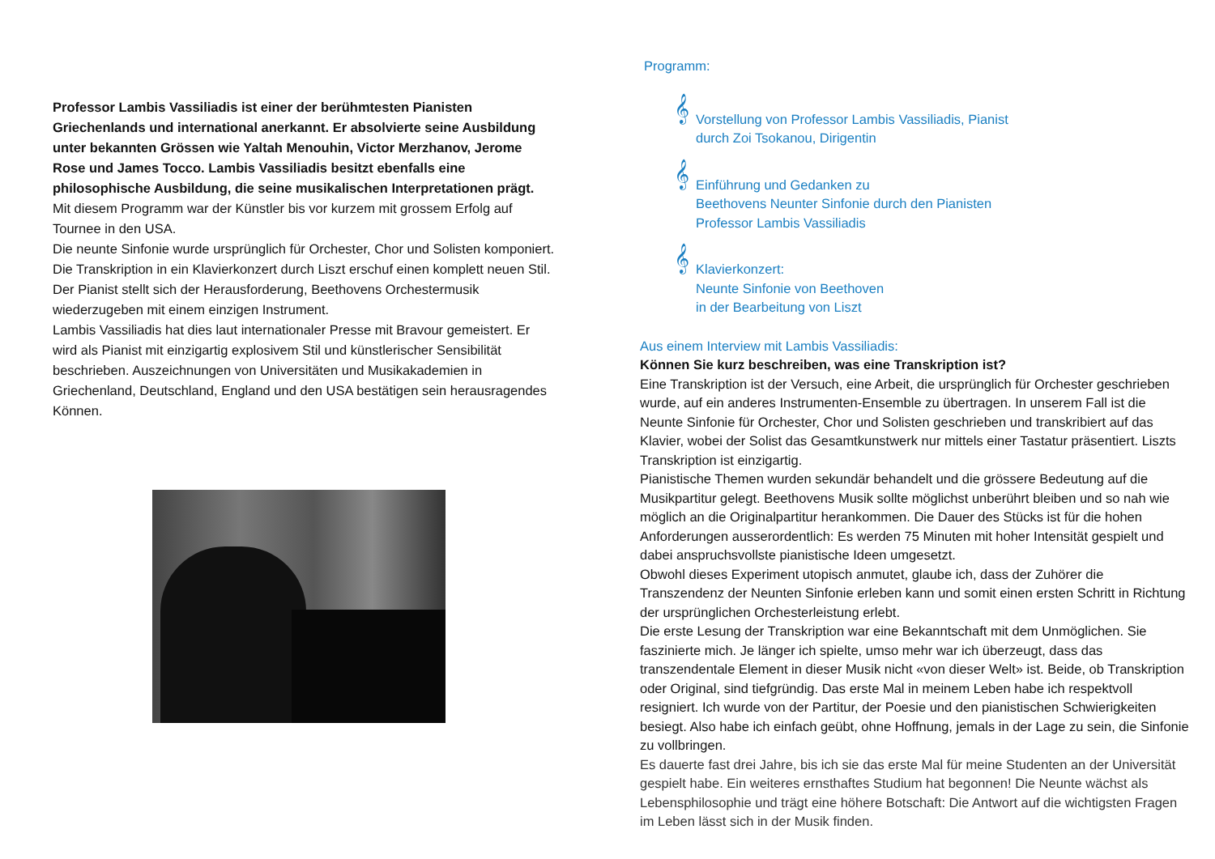Professor Lambis Vassiliadis ist einer der berühmtesten Pianisten Griechenlands und international anerkannt. Er absolvierte seine Ausbildung unter bekannten Grössen wie Yaltah Menouhin, Victor Merzhanov, Jerome Rose und James Tocco. Lambis Vassiliadis besitzt ebenfalls eine philosophische Ausbildung, die seine musikalischen Interpretationen prägt.
Mit diesem Programm war der Künstler bis vor kurzem mit grossem Erfolg auf Tournee in den USA.
Die neunte Sinfonie wurde ursprünglich für Orchester, Chor und Solisten komponiert. Die Transkription in ein Klavierkonzert durch Liszt erschuf einen komplett neuen Stil. Der Pianist stellt sich der Herausforderung, Beethovens Orchestermusik wiederzugeben mit einem einzigen Instrument.
Lambis Vassiliadis hat dies laut internationaler Presse mit Bravour gemeistert. Er wird als Pianist mit einzigartig explosivem Stil und künstlerischer Sensibilität beschrieben. Auszeichnungen von Universitäten und Musikakademien in Griechenland, Deutschland, England und den USA bestätigen sein herausragendes Können.
Programm:
𝄞
Vorstellung von Professor Lambis Vassiliadis, Pianist
durch Zoi Tsokanou, Dirigentin
𝄞
Einführung und Gedanken zu
Beethovens Neunter Sinfonie durch den Pianisten
Professor Lambis Vassiliadis
𝄞
Klavierkonzert:
Neunte Sinfonie von Beethoven
in der Bearbeitung von Liszt
Aus einem Interview mit Lambis Vassiliadis:
Können Sie kurz beschreiben, was eine Transkription ist?
Eine Transkription ist der Versuch, eine Arbeit, die ursprünglich für Orchester geschrieben wurde, auf ein anderes Instrumenten-Ensemble zu übertragen. In unserem Fall ist die Neunte Sinfonie für Orchester, Chor und Solisten geschrieben und transkribiert auf das Klavier, wobei der Solist das Gesamtkunstwerk nur mittels einer Tastatur präsentiert. Liszts Transkription ist einzigartig.
Pianistische Themen wurden sekundär behandelt und die grössere Bedeutung auf die Musikpartitur gelegt. Beethovens Musik sollte möglichst unberührt bleiben und so nah wie möglich an die Originalpartitur herankommen. Die Dauer des Stücks ist für die hohen Anforderungen ausserordentlich: Es werden 75 Minuten mit hoher Intensität gespielt und dabei anspruchsvollste pianistische Ideen umgesetzt.
Obwohl dieses Experiment utopisch anmutet, glaube ich, dass der Zuhörer die Transzendenz der Neunten Sinfonie erleben kann und somit einen ersten Schritt in Richtung der ursprünglichen Orchesterleistung erlebt.
Die erste Lesung der Transkription war eine Bekanntschaft mit dem Unmöglichen. Sie faszinierte mich. Je länger ich spielte, umso mehr war ich überzeugt, dass das transzendentale Element in dieser Musik nicht «von dieser Welt» ist. Beide, ob Transkription oder Original, sind tiefgründig. Das erste Mal in meinem Leben habe ich respektvoll resigniert. Ich wurde von der Partitur, der Poesie und den pianistischen Schwierigkeiten besiegt. Also habe ich einfach geübt, ohne Hoffnung, jemals in der Lage zu sein, die Sinfonie zu vollbringen.
Es dauerte fast drei Jahre, bis ich sie das erste Mal für meine Studenten an der Universität gespielt habe. Ein weiteres ernsthaftes Studium hat begonnen! Die Neunte wächst als Lebensphilosophie und trägt eine höhere Botschaft: Die Antwort auf die wichtigsten Fragen im Leben lässt sich in der Musik finden.